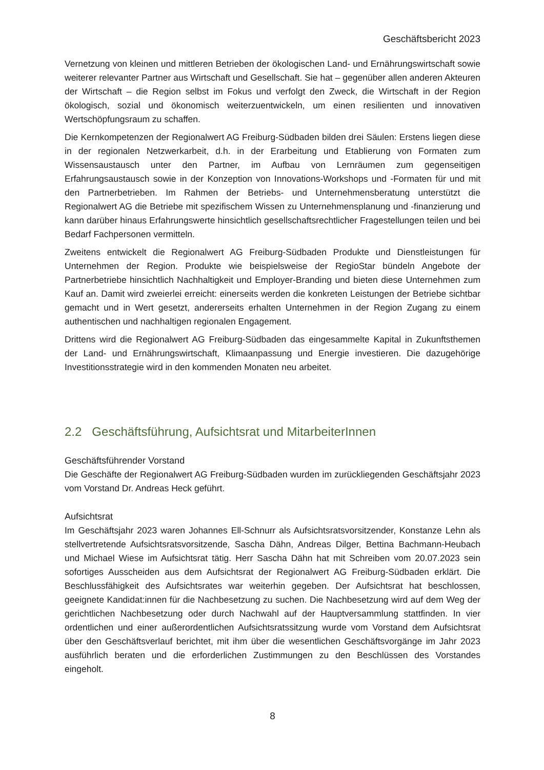Geschäftsbericht 2023
Vernetzung von kleinen und mittleren Betrieben der ökologischen Land- und Ernährungswirtschaft sowie weiterer relevanter Partner aus Wirtschaft und Gesellschaft. Sie hat – gegenüber allen anderen Akteuren der Wirtschaft – die Region selbst im Fokus und verfolgt den Zweck, die Wirtschaft in der Region ökologisch, sozial und ökonomisch weiterzuentwickeln, um einen resilienten und innovativen Wertschöpfungsraum zu schaffen.
Die Kernkompetenzen der Regionalwert AG Freiburg-Südbaden bilden drei Säulen: Erstens liegen diese in der regionalen Netzwerkarbeit, d.h. in der Erarbeitung und Etablierung von Formaten zum Wissensaustausch unter den Partner, im Aufbau von Lernräumen zum gegenseitigen Erfahrungsaustausch sowie in der Konzeption von Innovations-Workshops und -Formaten für und mit den Partnerbetrieben. Im Rahmen der Betriebs- und Unternehmensberatung unterstützt die Regionalwert AG die Betriebe mit spezifischem Wissen zu Unternehmensplanung und -finanzierung und kann darüber hinaus Erfahrungswerte hinsichtlich gesellschaftsrechtlicher Fragestellungen teilen und bei Bedarf Fachpersonen vermitteln.
Zweitens entwickelt die Regionalwert AG Freiburg-Südbaden Produkte und Dienstleistungen für Unternehmen der Region. Produkte wie beispielsweise der RegioStar bündeln Angebote der Partnerbetriebe hinsichtlich Nachhaltigkeit und Employer-Branding und bieten diese Unternehmen zum Kauf an. Damit wird zweierlei erreicht: einerseits werden die konkreten Leistungen der Betriebe sichtbar gemacht und in Wert gesetzt, andererseits erhalten Unternehmen in der Region Zugang zu einem authentischen und nachhaltigen regionalen Engagement.
Drittens wird die Regionalwert AG Freiburg-Südbaden das eingesammelte Kapital in Zukunftsthemen der Land- und Ernährungswirtschaft, Klimaanpassung und Energie investieren. Die dazugehörige Investitionsstrategie wird in den kommenden Monaten neu arbeitet.
2.2 Geschäftsführung, Aufsichtsrat und MitarbeiterInnen
Geschäftsführender Vorstand
Die Geschäfte der Regionalwert AG Freiburg-Südbaden wurden im zurückliegenden Geschäftsjahr 2023 vom Vorstand Dr. Andreas Heck geführt.
Aufsichtsrat
Im Geschäftsjahr 2023 waren Johannes Ell-Schnurr als Aufsichtsratsvorsitzender, Konstanze Lehn als stellvertretende Aufsichtsratsvorsitzende, Sascha Dähn, Andreas Dilger, Bettina Bachmann-Heubach und Michael Wiese im Aufsichtsrat tätig. Herr Sascha Dähn hat mit Schreiben vom 20.07.2023 sein sofortiges Ausscheiden aus dem Aufsichtsrat der Regionalwert AG Freiburg-Südbaden erklärt. Die Beschlussfähigkeit des Aufsichtsrates war weiterhin gegeben. Der Aufsichtsrat hat beschlossen, geeignete Kandidat:innen für die Nachbesetzung zu suchen. Die Nachbesetzung wird auf dem Weg der gerichtlichen Nachbesetzung oder durch Nachwahl auf der Hauptversammlung stattfinden. In vier ordentlichen und einer außerordentlichen Aufsichtsratssitzung wurde vom Vorstand dem Aufsichtsrat über den Geschäftsverlauf berichtet, mit ihm über die wesentlichen Geschäftsvorgänge im Jahr 2023 ausführlich beraten und die erforderlichen Zustimmungen zu den Beschlüssen des Vorstandes eingeholt.
8